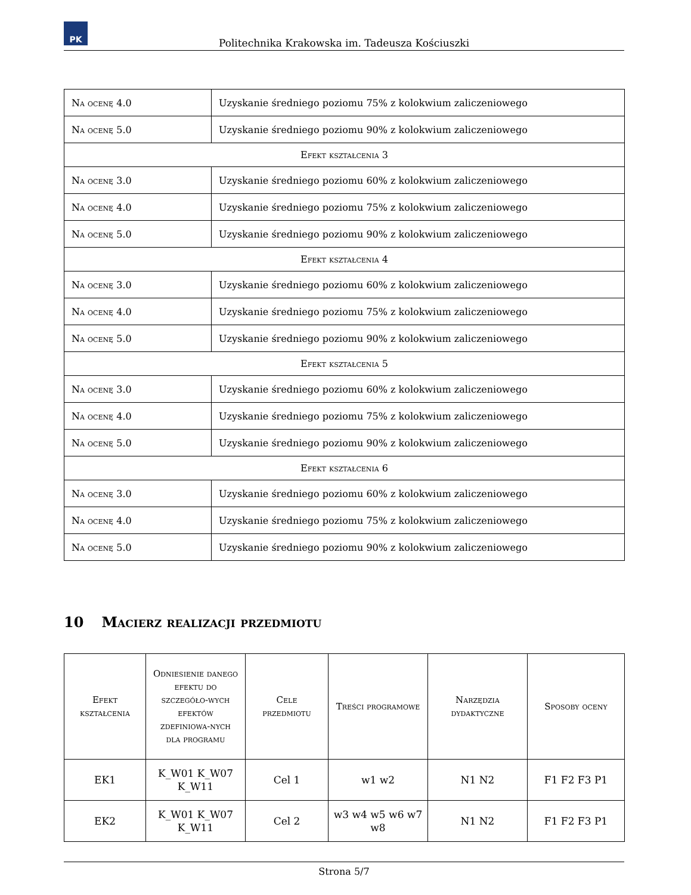PK
Politechnika Krakowska im. Tadeusza Kościuszki
| Na ocenę 4.0 | Uzyskanie średniego poziomu 75% z kolokwium zaliczeniowego |
| Na ocenę 5.0 | Uzyskanie średniego poziomu 90% z kolokwium zaliczeniowego |
| Efekt kształcenia 3 | |
| Na ocenę 3.0 | Uzyskanie średniego poziomu 60% z kolokwium zaliczeniowego |
| Na ocenę 4.0 | Uzyskanie średniego poziomu 75% z kolokwium zaliczeniowego |
| Na ocenę 5.0 | Uzyskanie średniego poziomu 90% z kolokwium zaliczeniowego |
| Efekt kształcenia 4 | |
| Na ocenę 3.0 | Uzyskanie średniego poziomu 60% z kolokwium zaliczeniowego |
| Na ocenę 4.0 | Uzyskanie średniego poziomu 75% z kolokwium zaliczeniowego |
| Na ocenę 5.0 | Uzyskanie średniego poziomu 90% z kolokwium zaliczeniowego |
| Efekt kształcenia 5 | |
| Na ocenę 3.0 | Uzyskanie średniego poziomu 60% z kolokwium zaliczeniowego |
| Na ocenę 4.0 | Uzyskanie średniego poziomu 75% z kolokwium zaliczeniowego |
| Na ocenę 5.0 | Uzyskanie średniego poziomu 90% z kolokwium zaliczeniowego |
| Efekt kształcenia 6 | |
| Na ocenę 3.0 | Uzyskanie średniego poziomu 60% z kolokwium zaliczeniowego |
| Na ocenę 4.0 | Uzyskanie średniego poziomu 75% z kolokwium zaliczeniowego |
| Na ocenę 5.0 | Uzyskanie średniego poziomu 90% z kolokwium zaliczeniowego |
10 Macierz realizacji przedmiotu
| Efekt kształcenia | Odniesienie danego efektu do szczegóło-wych efektów zdefiniowa-nych dla programu | Cele przedmiotu | Treści programowe | Narzędzia dydaktyczne | Sposoby oceny |
| --- | --- | --- | --- | --- | --- |
| EK1 | K_W01 K_W07 K_W11 | Cel 1 | w1 w2 | N1 N2 | F1 F2 F3 P1 |
| EK2 | K_W01 K_W07 K_W11 | Cel 2 | w3 w4 w5 w6 w7 w8 | N1 N2 | F1 F2 F3 P1 |
Strona 5/7